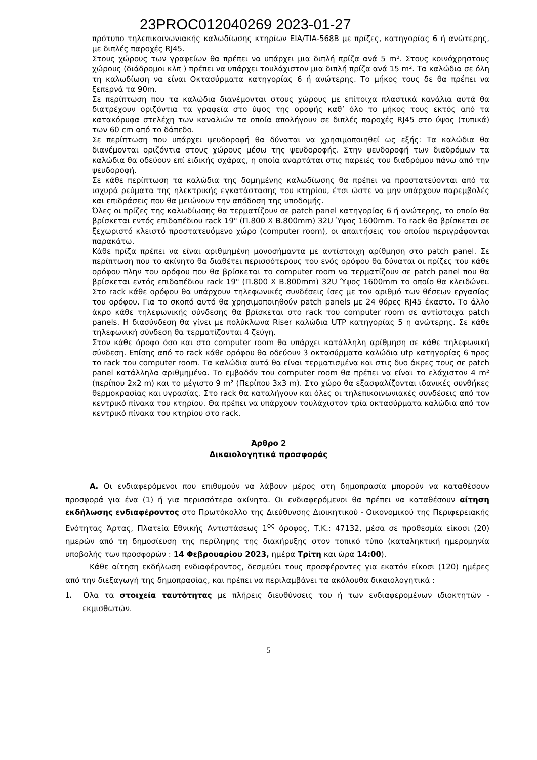23PROC012040269 2023-01-27
πρότυπο τηλεπικοινωνιακής καλωδίωσης κτηρίων EIA/TIA-568B με πρίζες, κατηγορίας 6 ή ανώτερης, με διπλές παροχές RJ45.
Στους χώρους των γραφείων θα πρέπει να υπάρχει μια διπλή πρίζα ανά 5 m². Στους κοινόχρηστους χώρους (διάδρομοι κλπ ) πρέπει να υπάρχει τουλάχιστον μια διπλή πρίζα ανά 15 m². Τα καλώδια σε όλη τη καλωδίωση να είναι Οκτασύρματα κατηγορίας 6 ή ανώτερης. Το μήκος τους δε θα πρέπει να ξεπερνά τα 90m.
Σε περίπτωση που τα καλώδια διανέμονται στους χώρους με επίτοιχα πλαστικά κανάλια αυτά θα διατρέχουν οριζόντια τα γραφεία στο ύψος της οροφής καθ’ όλο το μήκος τους εκτός από τα κατακόρυφα στελέχη των καναλιών τα οποία απολήγουν σε διπλές παροχές RJ45 στο ύψος (τυπικά) των 60 cm από το δάπεδο.
Σε περίπτωση που υπάρχει ψευδοροφή θα δύναται να χρησιμοποιηθεί ως εξής: Τα καλώδια θα διανέμονται οριζόντια στους χώρους μέσω της ψευδοροφής. Στην ψευδοροφή των διαδρόμων τα καλώδια θα οδεύουν επί ειδικής σχάρας, η οποία αναρτάται στις παρειές του διαδρόμου πάνω από την ψευδοροφή.
Σε κάθε περίπτωση τα καλώδια της δομημένης καλωδίωσης θα πρέπει να προστατεύονται από τα ισχυρά ρεύματα της ηλεκτρικής εγκατάστασης του κτηρίου, έτσι ώστε να μην υπάρχουν παρεμβολές και επιδράσεις που θα μειώνουν την απόδοση της υποδομής.
Όλες οι πρίζες της καλωδίωσης θα τερματίζουν σε patch panel κατηγορίας 6 ή ανώτερης, το οποίο θα βρίσκεται εντός επιδαπέδιου rack 19" (Π.800 Χ Β.800mm) 32U Ύψος 1600mm. Το rack θα βρίσκεται σε ξεχωριστό κλειστό προστατευόμενο χώρο (computer room), οι απαιτήσεις του οποίου περιγράφονται παρακάτω.
Κάθε πρίζα πρέπει να είναι αριθμημένη μονοσήμαντα με αντίστοιχη αρίθμηση στο patch panel. Σε περίπτωση που το ακίνητο θα διαθέτει περισσότερους του ενός ορόφου θα δύναται οι πρίζες του κάθε ορόφου πλην του ορόφου που θα βρίσκεται το computer room να τερματίζουν σε patch panel που θα βρίσκεται εντός επιδαπέδιου rack 19" (Π.800 Χ Β.800mm) 32U Ύψος 1600mm το οποίο θα κλειδώνει. Στο rack κάθε ορόφου θα υπάρχουν τηλεφωνικές συνδέσεις ίσες με τον αριθμό των θέσεων εργασίας του ορόφου. Για το σκοπό αυτό θα χρησιμοποιηθούν patch panels με 24 θύρες RJ45 έκαστο. Το άλλο άκρο κάθε τηλεφωνικής σύνδεσης θα βρίσκεται στο rack του computer room σε αντίστοιχα patch panels. Η διασύνδεση θα γίνει με πολύκλωνα Riser καλώδια UTP κατηγορίας 5 η ανώτερης. Σε κάθε τηλεφωνική σύνδεση θα τερματίζονται 4 ζεύγη.
Στον κάθε όροφο όσο και στο computer room θα υπάρχει κατάλληλη αρίθμηση σε κάθε τηλεφωνική σύνδεση. Επίσης από το rack κάθε ορόφου θα οδεύουν 3 οκτασύρματα καλώδια utp κατηγορίας 6 προς το rack του computer room. Τα καλώδια αυτά θα είναι τερματισμένα και στις δυο άκρες τους σε patch panel κατάλληλα αριθμημένα. Το εμβαδόν του computer room θα πρέπει να είναι το ελάχιστον 4 m² (περίπου 2x2 m) και το μέγιστο 9 m² (Περίπου 3x3 m). Στο χώρο θα εξασφαλίζονται ιδανικές συνθήκες θερμοκρασίας και υγρασίας. Στο rack θα καταλήγουν και όλες οι τηλεπικοινωνιακές συνδέσεις από τον κεντρικό πίνακα του κτηρίου. Θα πρέπει να υπάρχουν τουλάχιστον τρία οκτασύρματα καλώδια από τον κεντρικό πίνακα του κτηρίου στο rack.
Άρθρο 2
Δικαιολογητικά προσφοράς
Α. Οι ενδιαφερόμενοι που επιθυμούν να λάβουν μέρος στη δημοπρασία μπορούν να καταθέσουν προσφορά για ένα (1) ή για περισσότερα ακίνητα. Οι ενδιαφερόμενοι θα πρέπει να καταθέσουν αίτηση εκδήλωσης ενδιαφέροντος στο Πρωτόκολλο της Διεύθυνσης Διοικητικού - Οικονομικού της Περιφερειακής Ενότητας Άρτας, Πλατεία Εθνικής Αντιστάσεως 1<sup>ος</sup> όροφος, Τ.Κ.: 47132, μέσα σε προθεσμία είκοσι (20) ημερών από τη δημοσίευση της περίληψης της διακήρυξης στον τοπικό τύπο (καταληκτική ημερομηνία υποβολής των προσφορών : 14 Φεβρουαρίου 2023, ημέρα Τρίτη και ώρα 14:00).
Κάθε αίτηση εκδήλωση ενδιαφέροντος, δεσμεύει τους προσφέροντες για εκατόν είκοσι (120) ημέρες από την διεξαγωγή της δημοπρασίας, και πρέπει να περιλαμβάνει τα ακόλουθα δικαιολογητικά :
1. Όλα τα στοιχεία ταυτότητας με πλήρεις διευθύνσεις του ή των ενδιαφερομένων ιδιοκτητών - εκμισθωτών.
5